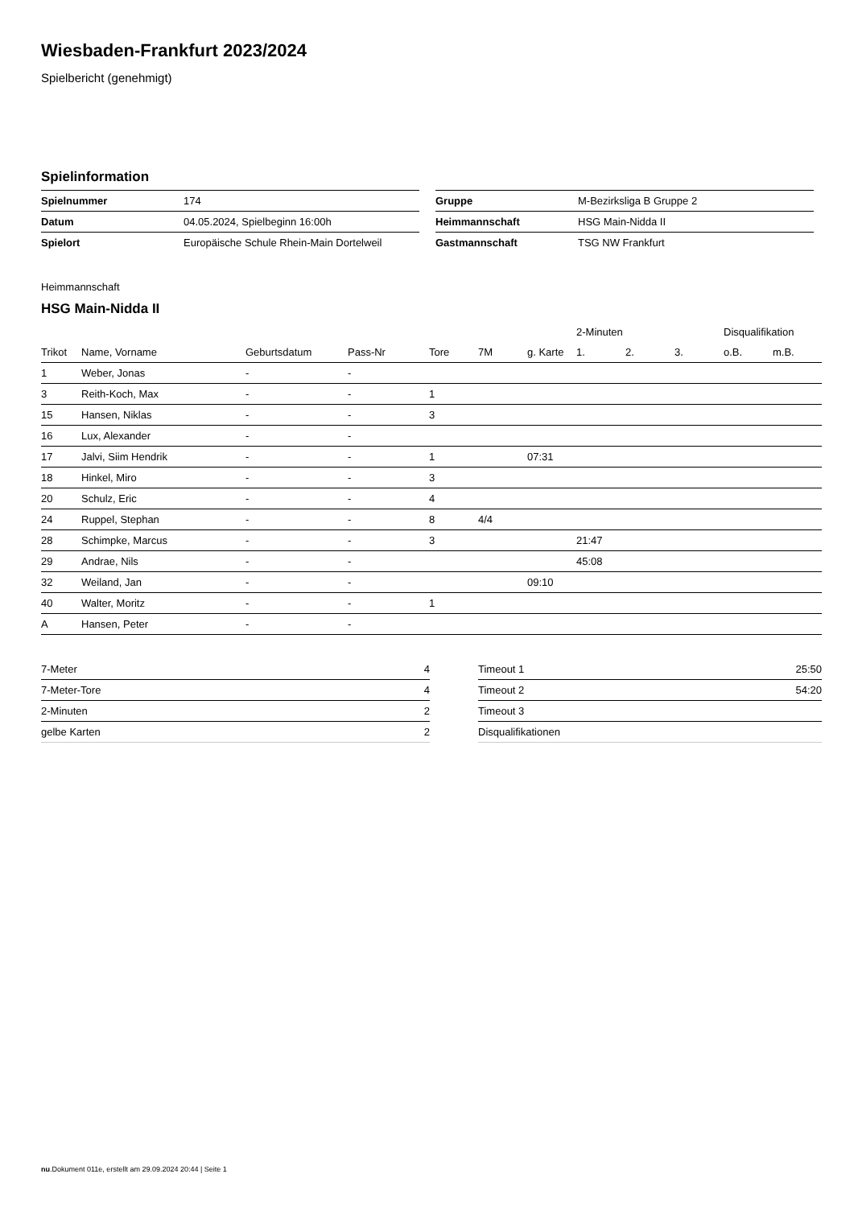Wiesbaden-Frankfurt 2023/2024
Spielbericht (genehmigt)
Spielinformation
| Spielnummer | 174 |
| Datum | 04.05.2024, Spielbeginn 16:00h |
| Spielort | Europäische Schule Rhein-Main Dortelweil |
| Gruppe | M-Bezirksliga B Gruppe 2 |
| Heimmannschaft | HSG Main-Nidda II |
| Gastmannschaft | TSG NW Frankfurt |
Heimmannschaft
HSG Main-Nidda II
| | | | | | | | 2-Minuten | | | Disqualifikation | |
| --- | --- | --- | --- | --- | --- | --- | --- | --- | --- | --- | --- |
| Trikot | Name, Vorname | Geburtsdatum | Pass-Nr | Tore | 7M | g. Karte | 1. | 2. | 3. | o.B. | m.B. |
| 1 | Weber, Jonas | - | - | | | | | | | | |
| 3 | Reith-Koch, Max | - | - | 1 | | | | | | | |
| 15 | Hansen, Niklas | - | - | 3 | | | | | | | |
| 16 | Lux, Alexander | - | - | | | | | | | | |
| 17 | Jalvi, Siim Hendrik | - | - | 1 | | 07:31 | | | | | |
| 18 | Hinkel, Miro | - | - | 3 | | | | | | | |
| 20 | Schulz, Eric | - | - | 4 | | | | | | | |
| 24 | Ruppel, Stephan | - | - | 8 | 4/4 | | | | | | |
| 28 | Schimpke, Marcus | - | - | 3 | | | 21:47 | | | | |
| 29 | Andrae, Nils | - | - | | | | 45:08 | | | | |
| 32 | Weiland, Jan | - | - | | | 09:10 | | | | | |
| 40 | Walter, Moritz | - | - | 1 | | | | | | | |
| A | Hansen, Peter | - | - | | | | | | | | |
| 7-Meter | 4 |
| 7-Meter-Tore | 4 |
| 2-Minuten | 2 |
| gelbe Karten | 2 |
| Timeout 1 | 25:50 |
| Timeout 2 | 54:20 |
| Timeout 3 | |
| Disqualifikationen | |
nu.Dokument 011e, erstellt am 29.09.2024 20:44 | Seite 1